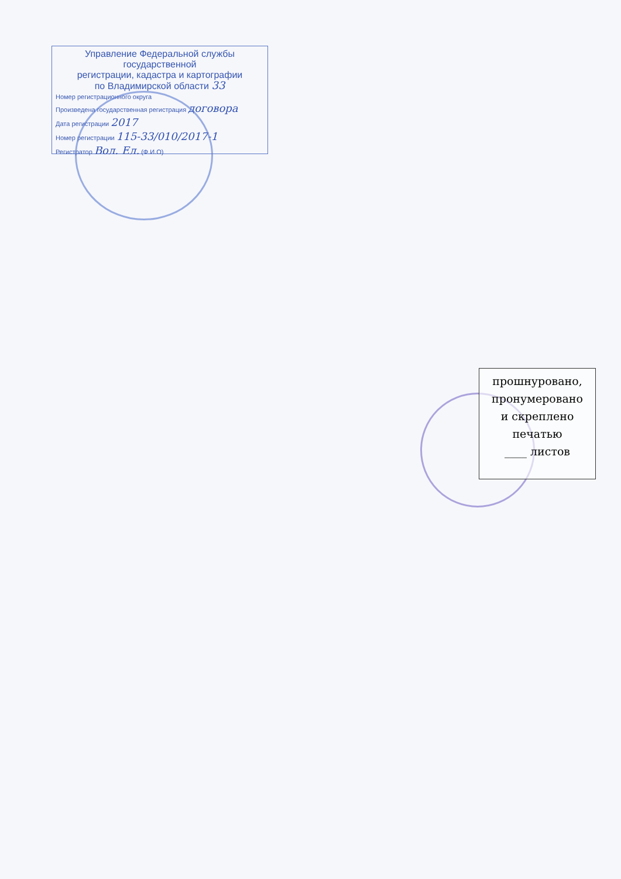Управление Федеральной службы государственной
регистрации, кадастра и картографии
по Владимирской области 33
Номер регистрационного округа
Произведена государственная регистрация договора
Дата регистрации 2017
Номер регистрации 115-33/010/2017-1
Регистратор Вол. Ел. (Ф.И.О)
прошнуровано,
пронумеровано
и скреплено
печатью
____ листов